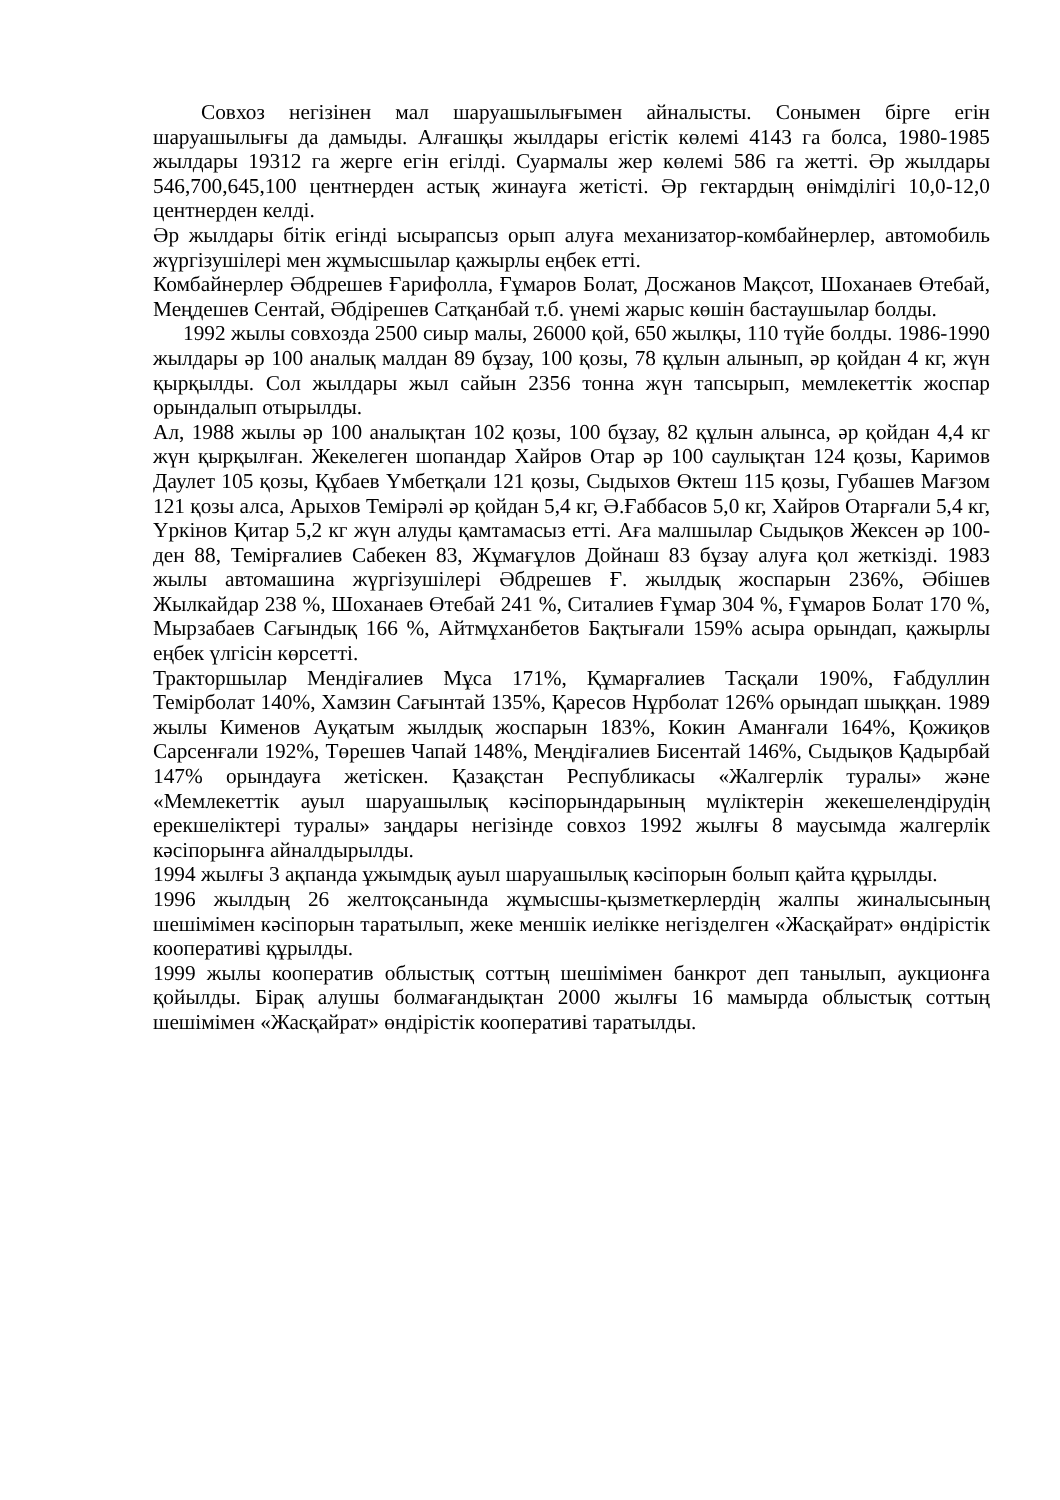Совхоз негізінен мал шаруашылығымен айналысты. Сонымен бірге егін шаруашылығы да дамыды. Алғашқы жылдары егістік көлемі 4143 га болса, 1980-1985 жылдары 19312 га жерге егін егілді. Суармалы жер көлемі 586 га жетті. Әр жылдары 546,700,645,100 центнерден астық жинауға жетісті. Әр гектардың өнімділігі 10,0-12,0 центнерден келді.
Әр жылдары бітік егінді ысырапсыз орып алуға механизатор-комбайнерлер, автомобиль жүргізушілері мен жұмысшылар қажырлы еңбек етті.
Комбайнерлер Әбдрешев Ғарифолла, Ғұмаров Болат, Досжанов Мақсот, Шоханаев Өтебай, Меңдешев Сентай, Әбдірешев Сатқанбай т.б. үнемі жарыс көшін бастаушылар болды.
1992 жылы совхозда 2500 сиыр малы, 26000 қой, 650 жылқы, 110 түйе болды. 1986-1990 жылдары әр 100 аналық малдан 89 бұзау, 100 қозы, 78 құлын алынып, әр қойдан 4 кг, жүн қырқылды. Сол жылдары жыл сайын 2356 тонна жүн тапсырып, мемлекеттік жоспар орындалып отырылды.
Ал, 1988 жылы әр 100 аналықтан 102 қозы, 100 бұзау, 82 құлын алынса, әр қойдан 4,4 кг жүн қырқылған. Жекелеген шопандар Хайров Отар әр 100 саулықтан 124 қозы, Каримов Даулет 105 қозы, Құбаев Үмбетқали 121 қозы, Сыдыхов Өктеш 115 қозы, Губашев Мағзом 121 қозы алса, Арыхов Темірәлі әр қойдан 5,4 кг, Ә.Ғаббасов 5,0 кг, Хайров Отарғали 5,4 кг, Үркінов Қитар 5,2 кг жүн алуды қамтамасыз етті. Аға малшылар Сыдықов Жексен әр 100-ден 88, Темірғалиев Сабекен 83, Жұмағұлов Дойнаш 83 бұзау алуға қол жеткізді. 1983 жылы автомашина жүргізушілері Әбдрешев Ғ. жылдық жоспарын 236%, Әбішев Жылкайдар 238 %, Шоханаев Өтебай 241 %, Ситалиев Ғұмар 304 %, Ғұмаров Болат 170 %, Мырзабаев Сағындық 166 %, Айтмұханбетов Бақтығали 159% асыра орындап, қажырлы еңбек үлгісін көрсетті.
Тракторшылар Мендіғалиев Мұса 171%, Құмарғалиев Тасқали 190%, Ғабдуллин Темірболат 140%, Хамзин Сағынтай 135%, Қаресов Нұрболат 126% орындап шыққан. 1989 жылы Кименов Ауқатым жылдық жоспарын 183%, Кокин Аманғали 164%, Қожиқов Сарсенғали 192%, Төрешев Чапай 148%, Меңдіғалиев Бисентай 146%, Сыдықов Қадырбай 147% орындауға жетіскен. Қазақстан Республикасы «Жалгерлік туралы» және «Мемлекеттік ауыл шаруашылық кәсіпорындарының мүліктерін жекешелендірудің ерекшеліктері туралы» заңдары негізінде совхоз 1992 жылғы 8 маусымда жалгерлік кәсіпорынға айналдырылды.
1994 жылғы 3 ақпанда ұжымдық ауыл шаруашылық кәсіпорын болып қайта құрылды.
1996 жылдың 26 желтоқсанында жұмысшы-қызметкерлердің жалпы жиналысының шешімімен кәсіпорын таратылып, жеке меншік иелікке негізделген «Жасқайрат» өндірістік кооперативі құрылды.
1999 жылы кооператив облыстық соттың шешімімен банкрот деп танылып, аукционға қойылды. Бірақ алушы болмағандықтан 2000 жылғы 16 мамырда облыстық соттың шешімімен «Жасқайрат» өндірістік кооперативі таратылды.